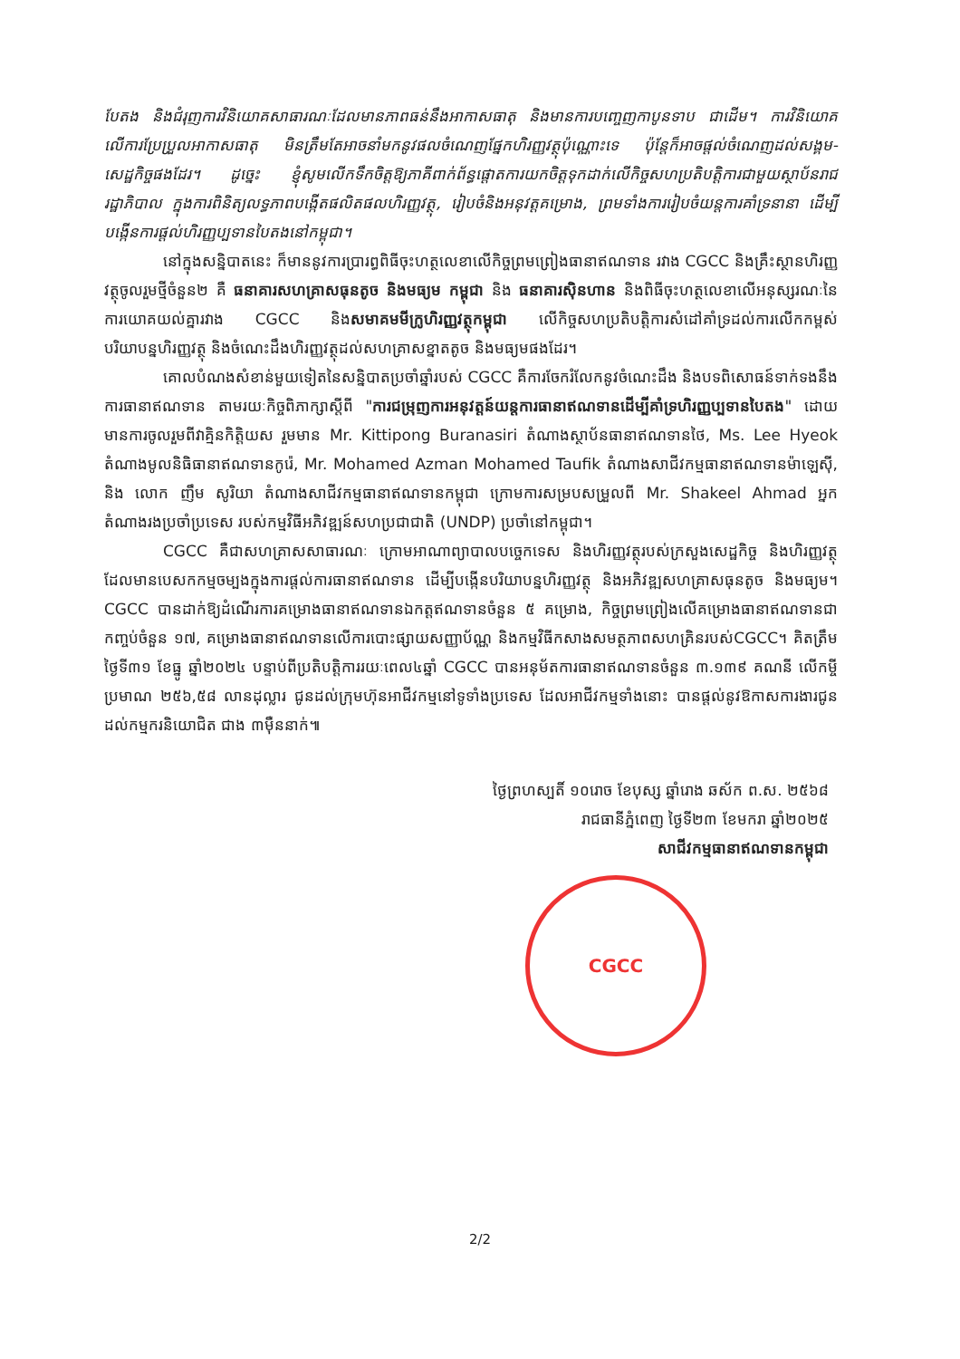បែតង និងជំរុញការវិនិយោគសាធារណៈដែលមានភាពធន់នឹងអាកាសធាតុ និងមានការបញ្ចេញកាបូនទាប ជាដើម។ ការវិនិយោគលើការប្រែប្រួលអាកាសធាតុ មិនត្រឹមតែអាចនាំមកនូវផលចំណេញផ្នែកហិរញ្ញវត្ថុប៉ុណ្ណោះទេ ប៉ុន្តែក៏អាចផ្តល់ចំណេញដល់សង្គម-សេដ្ឋកិច្ចផងដែរ។ ដូច្នេះ ខ្ញុំសូមលើកទឹកចិត្តឱ្យភាគីពាក់ព័ន្ធផ្តោតការយកចិត្តទុកដាក់លើកិច្ចសហប្រតិបត្តិការជាមួយស្ថាប័នរាជរដ្ឋាភិបាល ក្នុងការពិនិត្យលទ្ធភាពបង្កើតផលិតផលហិរញ្ញវត្ថុ, រៀបចំនិងអនុវត្តគម្រោង, ព្រមទាំងការរៀបចំយន្តការគាំទ្រនានា ដើម្បីបង្កើនការផ្តល់ហិរញ្ញប្បទានបៃតងនៅកម្ពុជា។
នៅក្នុងសន្និបាតនេះ ក៏មាននូវការប្រារព្ធពិធីចុះហត្ថលេខាលើកិច្ចព្រមព្រៀងធានាឥណទាន រវាង CGCC និងគ្រឹះស្ថានហិរញ្ញវត្ថុចូលរួមថ្មីចំនួន២ គឺ ធនាគារសហគ្រាសធុនតូច និងមធ្យម កម្ពុជា និង ធនាគារស៊ិនហាន និងពិធីចុះហត្ថលេខាលើអនុស្សរណៈនៃការយោគយល់គ្នារវាង CGCC និងសមាគមមីក្រូហិរញ្ញវត្ថុកម្ពុជា លើកិច្ចសហប្រតិបត្តិការសំដៅគាំទ្រដល់ការលើកកម្ពស់បរិយាបន្នហិរញ្ញវត្ថុ និងចំណេះដឹងហិរញ្ញវត្ថុដល់សហគ្រាសខ្នាតតូច និងមធ្យមផងដែរ។
គោលបំណងសំខាន់មួយទៀតនៃសន្និបាតប្រចាំឆ្នាំរបស់ CGCC គឺការចែករំលែកនូវចំណេះដឹង និងបទពិសោធន៍ទាក់ទងនឹងការធានាឥណទាន តាមរយៈកិច្ចពិភាក្សាស្តីពី "ការជម្រុញការអនុវត្តន៍យន្តការធានាឥណទានដើម្បីគាំទ្រហិរញ្ញប្បទានបៃតង" ដោយមានការចូលរួមពីវាគ្មិនកិត្តិយស រួមមាន Mr. Kittipong Buranasiri តំណាងស្ថាប័នធានាឥណទានថៃ, Ms. Lee Hyeok តំណាងមូលនិធិធានាឥណទានកូរ៉េ, Mr. Mohamed Azman Mohamed Taufik តំណាងសាជីវកម្មធានាឥណទានម៉ាឡេស៊ី, និង លោក ញឹម សូរិយា តំណាងសាជីវកម្មធានាឥណទានកម្ពុជា ក្រោមការសម្របសម្រួលពី Mr. Shakeel Ahmad អ្នកតំណាងរងប្រចាំប្រទេស របស់កម្មវិធីអភិវឌ្ឍន៍សហប្រជាជាតិ (UNDP) ប្រចាំនៅកម្ពុជា។
CGCC គឺជាសហគ្រាសសាធារណៈ ក្រោមអាណាព្យាបាលបច្ចេកទេស និងហិរញ្ញវត្ថុរបស់ក្រសួងសេដ្ឋកិច្ច និងហិរញ្ញវត្ថុ ដែលមានបេសកកម្មចម្បងក្នុងការផ្តល់ការធានាឥណទាន ដើម្បីបង្កើនបរិយាបន្នហិរញ្ញវត្ថុ និងអភិវឌ្ឍសហគ្រាសធុនតូច និងមធ្យម។ CGCC បានដាក់ឱ្យដំណើរការគម្រោងធានាឥណទានឯកត្តឥណទានចំនួន ៥ គម្រោង, កិច្ចព្រមព្រៀងលើគម្រោងធានាឥណទានជាកញ្ចប់ចំនួន ១៧, គម្រោងធានាឥណទានលើការបោះផ្សាយសញ្ញាប័ណ្ណ និងកម្មវិធីកសាងសមត្ថភាពសហគ្រិនរបស់CGCC។ គិតត្រឹមថ្ងៃទី៣១ ខែធ្នូ ឆ្នាំ២០២៤ បន្ទាប់ពីប្រតិបត្តិការរយៈពេល៤ឆ្នាំ CGCC បានអនុម័តការធានាឥណទានចំនួន ៣.១៣៩ គណនី លើកម្ចីប្រមាណ ២៥៦,៥៨ លានដុល្លារ ជូនដល់ក្រុមហ៊ុនអាជីវកម្មនៅទូទាំងប្រទេស ដែលអាជីវកម្មទាំងនោះ បានផ្តល់នូវឱកាសការងារជូនដល់កម្មករនិយោជិត ជាង ៣ម៉ឺននាក់៕
ថ្ងៃព្រហស្បតិ៍ ១០រោច ខែបុស្ស ឆ្នាំរោង ឆស័ក ព.ស. ២៥៦៨
រាជធានីភ្នំពេញ ថ្ងៃទី២៣ ខែមករា ឆ្នាំ២០២៥
សាជីវកម្មធានាឥណទានកម្ពុជា
CGCC
2/2